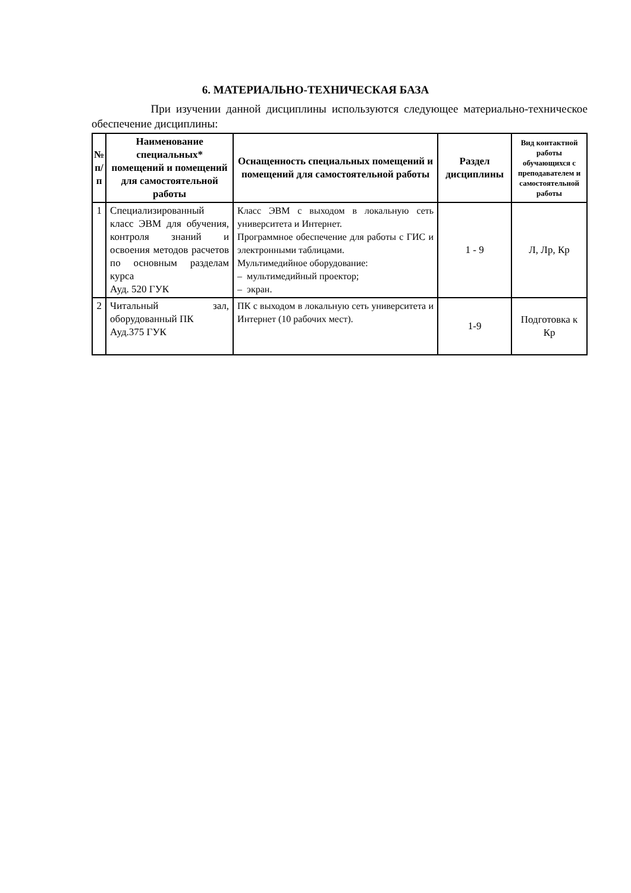6. МАТЕРИАЛЬНО-ТЕХНИЧЕСКАЯ БАЗА
При изучении данной дисциплины используются следующее материально-техническое обеспечение дисциплины:
| № п/ п | Наименование специальных* помещений и помещений для самостоятельной работы | Оснащенность специальных помещений и помещений для самостоятельной работы | Раздел дисциплины | Вид контактной работы обучающихся с преподавателем и самостоятельной работы |
| --- | --- | --- | --- | --- |
| 1 | Специализированный класс ЭВМ для обучения, контроля знаний и освоения методов расчетов по основным разделам курса Ауд. 520 ГУК | Класс ЭВМ с выходом в локальную сеть университета и Интернет. Программное обеспечение для работы с ГИС и электронными таблицами. Мультимедийное оборудование: – мультимедийный проектор; – экран. | 1 - 9 | Л, Лр, Кр |
| 2 | Читальный зал, оборудованный ПК Ауд.375 ГУК | ПК с выходом в локальную сеть университета и Интернет (10 рабочих мест). | 1-9 | Подготовка к Кр |